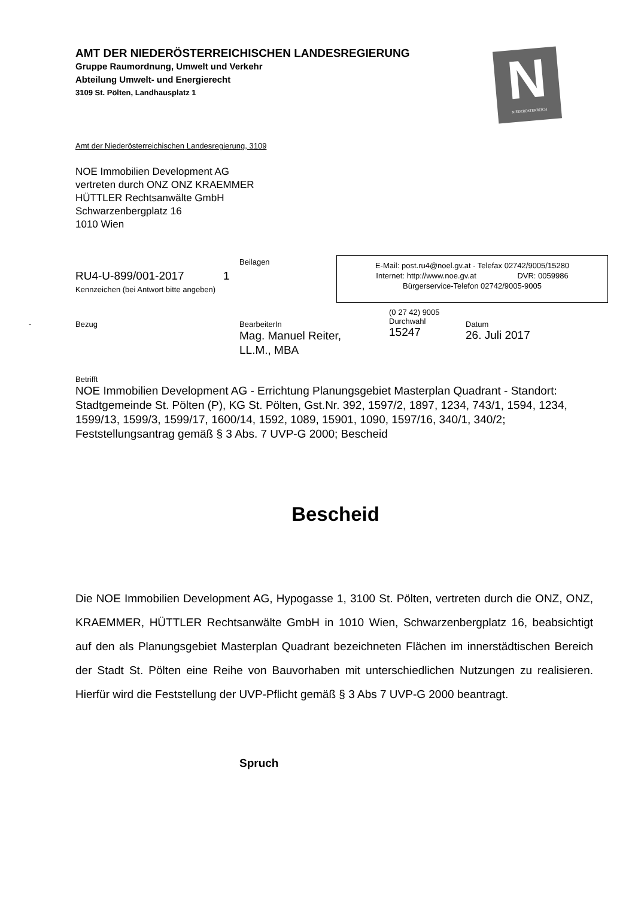AMT DER NIEDERÖSTERREICHISCHEN LANDESREGIERUNG
Gruppe Raumordnung, Umwelt und Verkehr
Abteilung Umwelt- und Energierecht
3109 St. Pölten, Landhausplatz 1
N
NIEDERÖSTERREICH
Amt der Niederösterreichischen Landesregierung, 3109
NOE Immobilien Development AG
vertreten durch ONZ ONZ KRAEMMER
HÜTTLER Rechtsanwälte GmbH
Schwarzenbergplatz 16
1010 Wien
Beilagen
RU4-U-899/001-2017 1
Kennzeichen (bei Antwort bitte angeben)
E-Mail: post.ru4@noel.gv.at - Telefax 02742/9005/15280
Internet: http://www.noe.gv.at DVR: 0059986
Bürgerservice-Telefon 02742/9005-9005
- Bezug
BearbeiterIn
Mag. Manuel Reiter,
LL.M., MBA
(0 27 42) 9005
Durchwahl
15247
Datum
26. Juli 2017
Betrifft
NOE Immobilien Development AG - Errichtung Planungsgebiet Masterplan Quadrant - Standort: Stadtgemeinde St. Pölten (P), KG St. Pölten, Gst.Nr. 392, 1597/2, 1897, 1234, 743/1, 1594, 1234, 1599/13, 1599/3, 1599/17, 1600/14, 1592, 1089, 15901, 1090, 1597/16, 340/1, 340/2; Feststellungsantrag gemäß § 3 Abs. 7 UVP-G 2000; Bescheid
Bescheid
Die NOE Immobilien Development AG, Hypogasse 1, 3100 St. Pölten, vertreten durch die ONZ, ONZ, KRAEMMER, HÜTTLER Rechtsanwälte GmbH in 1010 Wien, Schwarzenbergplatz 16, beabsichtigt auf den als Planungsgebiet Masterplan Quadrant bezeichneten Flächen im innerstädtischen Bereich der Stadt St. Pölten eine Reihe von Bauvorhaben mit unterschiedlichen Nutzungen zu realisieren. Hierfür wird die Feststellung der UVP-Pflicht gemäß § 3 Abs 7 UVP-G 2000 beantragt.
Spruch